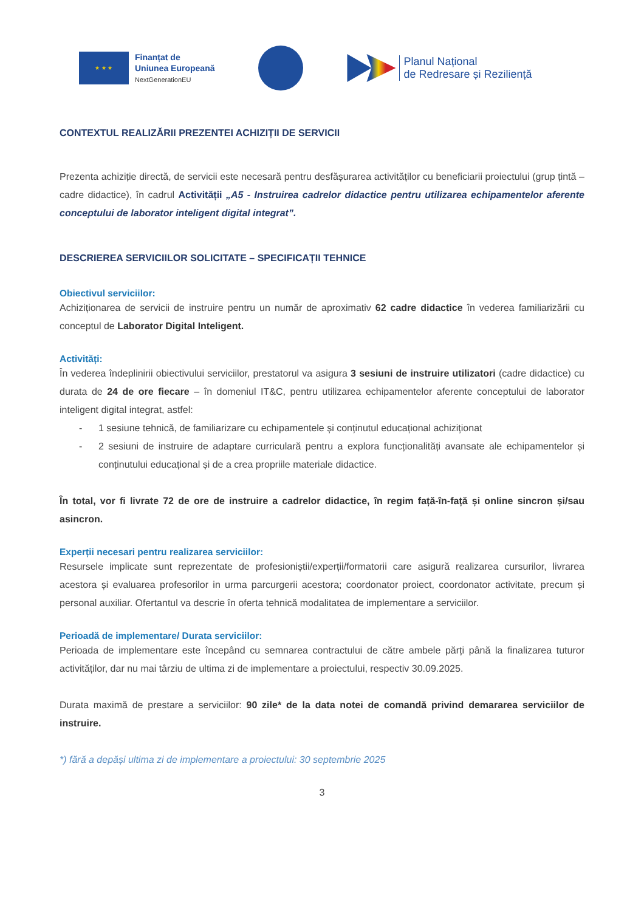★ ★ ★
Finanțat de
Uniunea Europeană
NextGenerationEU
Planul Național
de Redresare și Reziliență
CONTEXTUL REALIZĂRII PREZENTEI ACHIZIȚII DE SERVICII
Prezenta achiziție directă, de servicii este necesară pentru desfășurarea activităților cu beneficiarii proiectului (grup țintă – cadre didactice), în cadrul Activității „A5 - Instruirea cadrelor didactice pentru utilizarea echipamentelor aferente conceptului de laborator inteligent digital integrat”.
DESCRIEREA SERVICIILOR SOLICITATE – SPECIFICAȚII TEHNICE
Obiectivul serviciilor:
Achiziționarea de servicii de instruire pentru un număr de aproximativ 62 cadre didactice în vederea familiarizării cu conceptul de Laborator Digital Inteligent.
Activități:
În vederea îndeplinirii obiectivului serviciilor, prestatorul va asigura 3 sesiuni de instruire utilizatori (cadre didactice) cu durata de 24 de ore fiecare – în domeniul IT&C, pentru utilizarea echipamentelor aferente conceptului de laborator inteligent digital integrat, astfel:
- 1 sesiune tehnică, de familiarizare cu echipamentele și conținutul educațional achiziționat
- 2 sesiuni de instruire de adaptare curriculară pentru a explora funcționalități avansate ale echipamentelor și conținutului educațional și de a crea propriile materiale didactice.
În total, vor fi livrate 72 de ore de instruire a cadrelor didactice, în regim față-în-față și online sincron și/sau asincron.
Experții necesari pentru realizarea serviciilor:
Resursele implicate sunt reprezentate de profesioniștii/experții/formatorii care asigură realizarea cursurilor, livrarea acestora și evaluarea profesorilor in urma parcurgerii acestora; coordonator proiect, coordonator activitate, precum și personal auxiliar. Ofertantul va descrie în oferta tehnică modalitatea de implementare a serviciilor.
Perioadă de implementare/ Durata serviciilor:
Perioada de implementare este începând cu semnarea contractului de către ambele părți până la finalizarea tuturor activităților, dar nu mai târziu de ultima zi de implementare a proiectului, respectiv 30.09.2025.
Durata maximă de prestare a serviciilor: 90 zile* de la data notei de comandă privind demararea serviciilor de instruire.
*) fără a depăși ultima zi de implementare a proiectului: 30 septembrie 2025
3